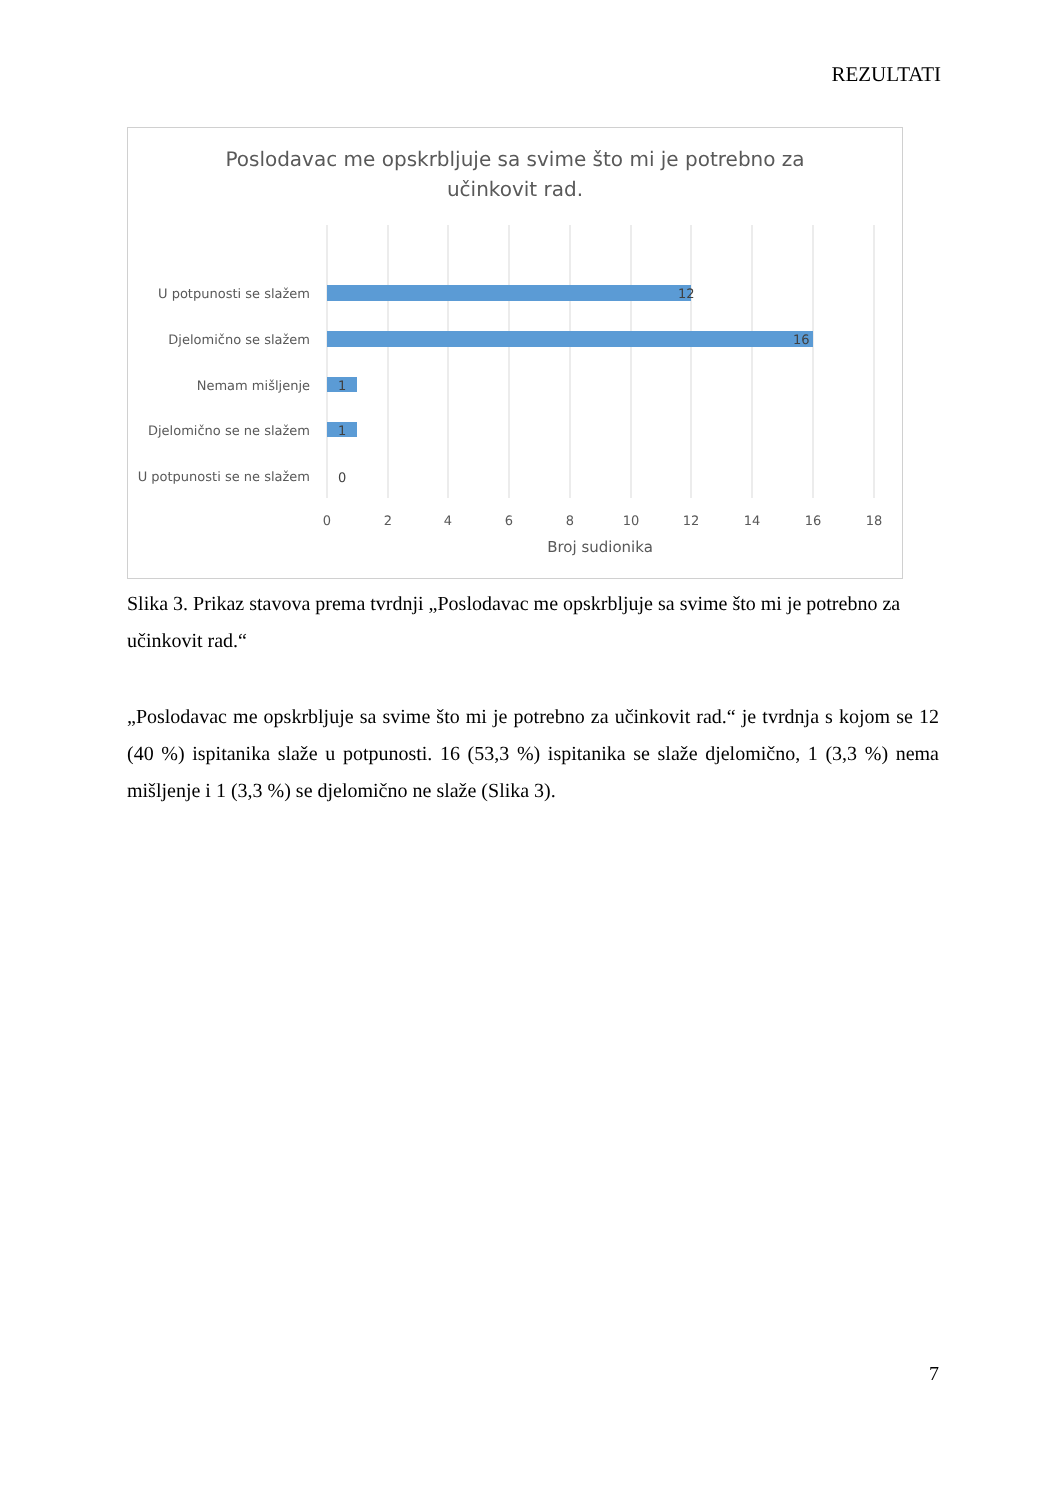REZULTATI
Poslodavac me opskrbljuje sa svime što mi je potrebno za
učinkovit rad.
U potpunosti se slažem
12
Djelomično se slažem
16
Nemam mišljenje
1
Djelomično se ne slažem
1
U potpunosti se ne slažem
0
0
2
4
6
8
10
12
14
16
18
Broj sudionika
Slika 3. Prikaz stavova prema tvrdnji „Poslodavac me opskrbljuje sa svime što mi je potrebno za učinkovit rad.“
„Poslodavac me opskrbljuje sa svime što mi je potrebno za učinkovit rad.“ je tvrdnja s kojom se 12 (40 %) ispitanika slaže u potpunosti. 16 (53,3 %) ispitanika se slaže djelomično, 1 (3,3 %) nema mišljenje i 1 (3,3 %) se djelomično ne slaže (Slika 3).
7